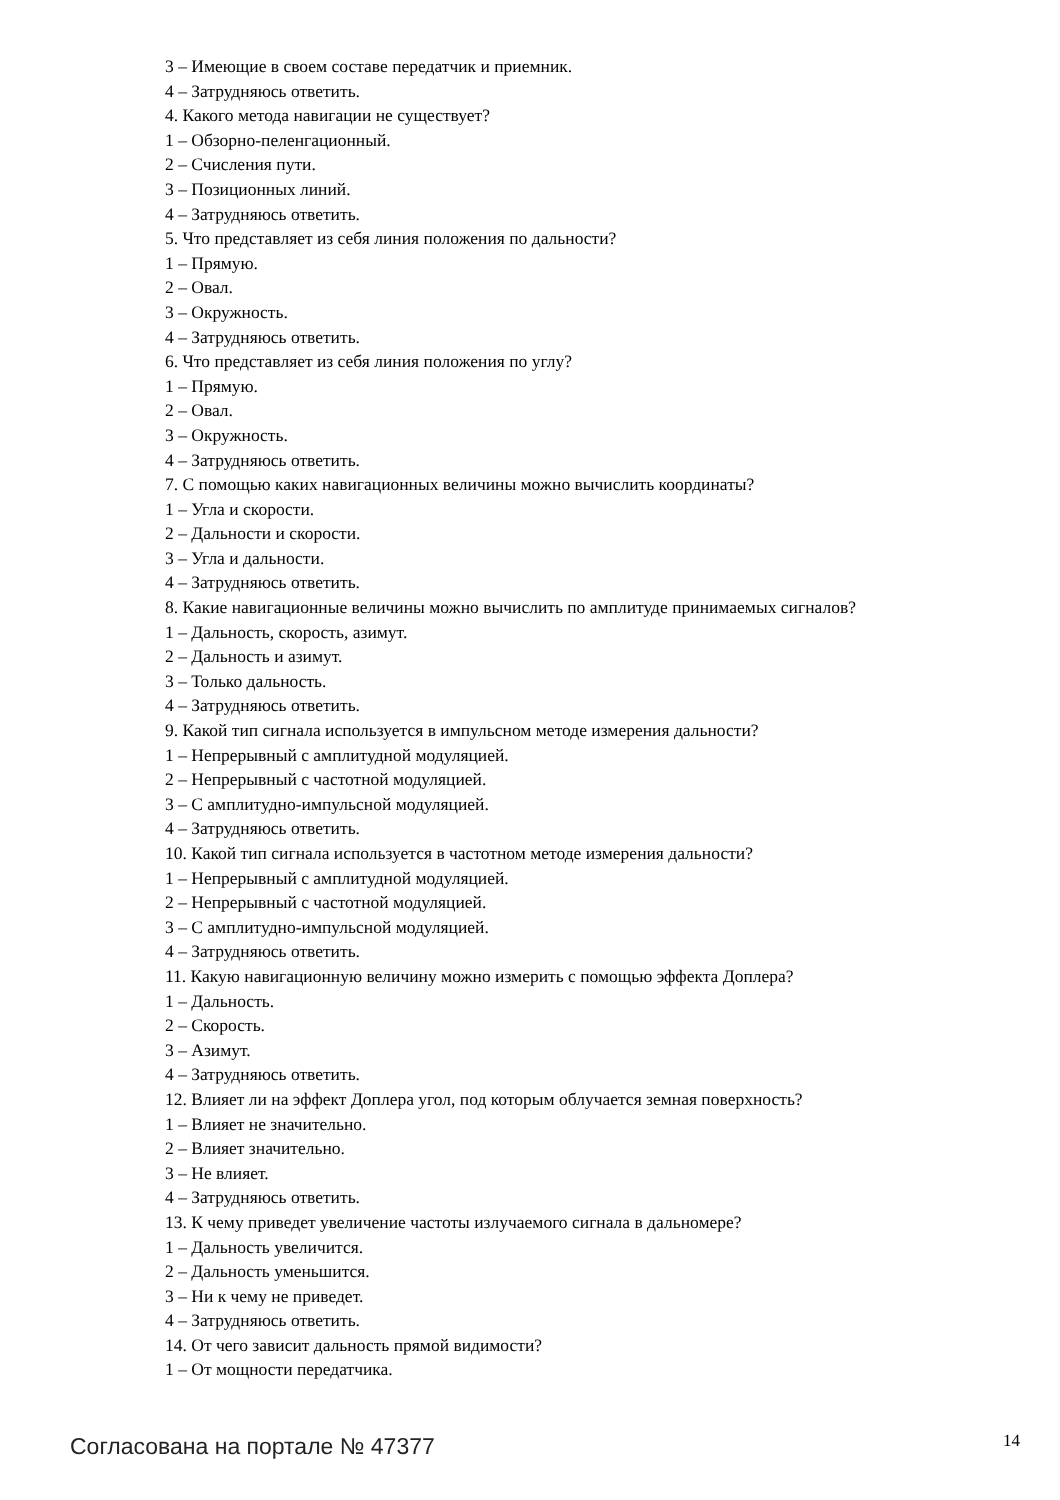3 – Имеющие в своем составе передатчик и приемник.
4 – Затрудняюсь ответить.
4. Какого метода навигации не существует?
1 – Обзорно-пеленгационный.
2 – Счисления пути.
3 – Позиционных линий.
4 – Затрудняюсь ответить.
5. Что представляет из себя линия положения по дальности?
1 – Прямую.
2 – Овал.
3 – Окружность.
4 – Затрудняюсь ответить.
6. Что представляет из себя линия положения по углу?
1 – Прямую.
2 – Овал.
3 – Окружность.
4 – Затрудняюсь ответить.
7. С помощью каких навигационных величины можно вычислить координаты?
1 – Угла и скорости.
2 – Дальности и скорости.
3 – Угла и дальности.
4 – Затрудняюсь ответить.
8. Какие навигационные величины можно вычислить по амплитуде принимаемых сигналов?
1 – Дальность, скорость, азимут.
2 – Дальность и азимут.
3 – Только дальность.
4 – Затрудняюсь ответить.
9. Какой тип сигнала используется в импульсном методе измерения дальности?
1 – Непрерывный с амплитудной модуляцией.
2 – Непрерывный с частотной модуляцией.
3 – С амплитудно-импульсной модуляцией.
4 – Затрудняюсь ответить.
10. Какой тип сигнала используется в частотном методе измерения дальности?
1 – Непрерывный с амплитудной модуляцией.
2 – Непрерывный с частотной модуляцией.
3 – С амплитудно-импульсной модуляцией.
4 – Затрудняюсь ответить.
11. Какую навигационную величину можно измерить с помощью эффекта Доплера?
1 – Дальность.
2 – Скорость.
3 – Азимут.
4 – Затрудняюсь ответить.
12. Влияет ли на эффект Доплера угол, под которым облучается земная поверхность?
1 – Влияет не значительно.
2 – Влияет значительно.
3 – Не влияет.
4 – Затрудняюсь ответить.
13. К чему приведет увеличение частоты излучаемого сигнала в дальномере?
1 – Дальность увеличится.
2 – Дальность уменьшится.
3 – Ни к чему не приведет.
4 – Затрудняюсь ответить.
14. От чего зависит дальность прямой видимости?
1 – От мощности передатчика.
Согласована на портале № 47377 14